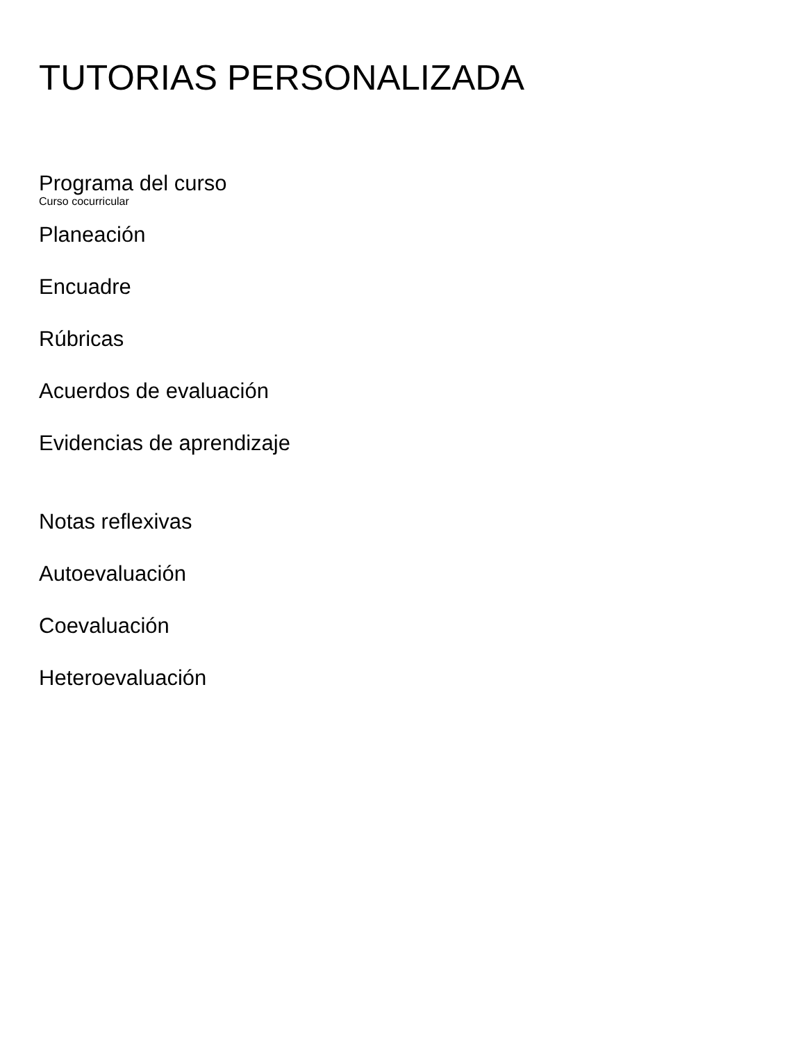TUTORIAS PERSONALIZADA
Programa del curso
Curso cocurricular
Planeación
Encuadre
Rúbricas
Acuerdos de evaluación
Evidencias de aprendizaje
Notas reflexivas
Autoevaluación
Coevaluación
Heteroevaluación